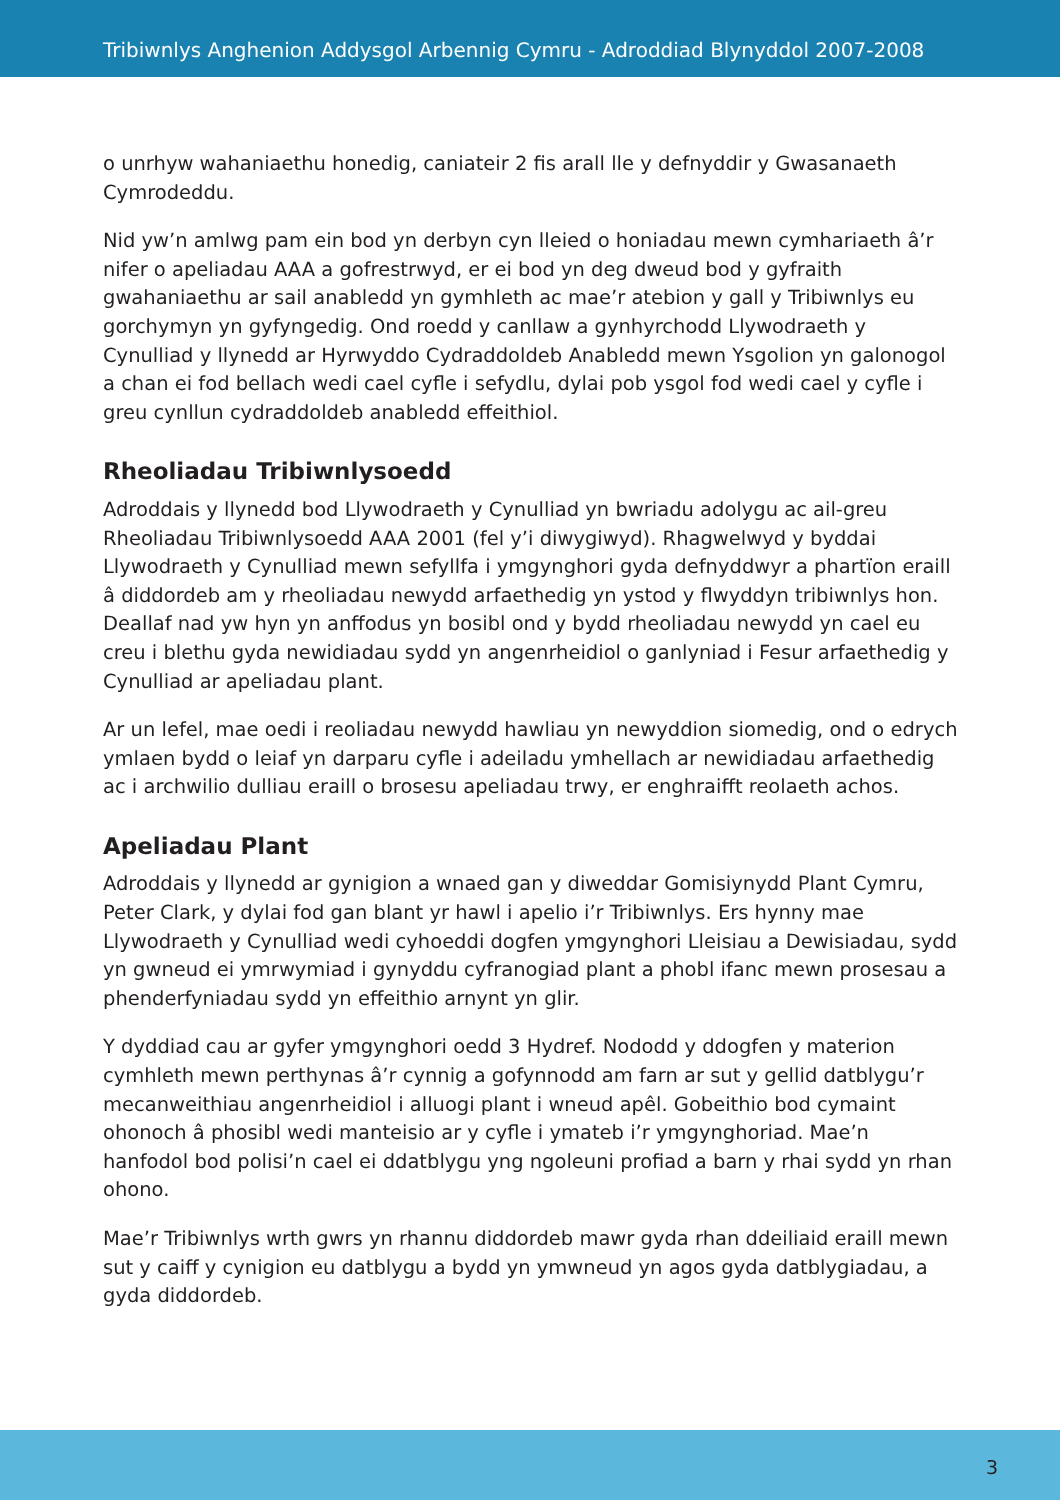Tribiwnlys Anghenion Addysgol Arbennig Cymru - Adroddiad Blynyddol 2007-2008
o unrhyw wahaniaethu honedig, caniateir 2 fis arall lle y defnyddir y Gwasanaeth Cymrodeddu.
Nid yw’n amlwg pam ein bod yn derbyn cyn lleied o honiadau mewn cymhariaeth â’r nifer o apeliadau AAA a gofrestrwyd, er ei bod yn deg dweud bod y gyfraith gwahaniaethu ar sail anabledd yn gymhleth ac mae’r atebion y gall y Tribiwnlys eu gorchymyn yn gyfyngedig. Ond roedd y canllaw a gynhyrchodd Llywodraeth y Cynulliad y llynedd ar Hyrwyddo Cydraddoldeb Anabledd mewn Ysgolion yn galonogol a chan ei fod bellach wedi cael cyfle i sefydlu, dylai pob ysgol fod wedi cael y cyfle i greu cynllun cydraddoldeb anabledd effeithiol.
Rheoliadau Tribiwnlysoedd
Adroddais y llynedd bod Llywodraeth y Cynulliad yn bwriadu adolygu ac ail-greu Rheoliadau Tribiwnlysoedd AAA 2001 (fel y’i diwygiwyd). Rhagwelwyd y byddai Llywodraeth y Cynulliad mewn sefyllfa i ymgynghori gyda defnyddwyr a phartïon eraill â diddordeb am y rheoliadau newydd arfaethedig yn ystod y flwyddyn tribiwnlys hon. Deallaf nad yw hyn yn anffodus yn bosibl ond y bydd rheoliadau newydd yn cael eu creu i blethu gyda newidiadau sydd yn angenrheidiol o ganlyniad i Fesur arfaethedig y Cynulliad ar apeliadau plant.
Ar un lefel, mae oedi i reoliadau newydd hawliau yn newyddion siomedig, ond o edrych ymlaen bydd o leiaf yn darparu cyfle i adeiladu ymhellach ar newidiadau arfaethedig ac i archwilio dulliau eraill o brosesu apeliadau trwy, er enghraifft reolaeth achos.
Apeliadau Plant
Adroddais y llynedd ar gynigion a wnaed gan y diweddar Gomisiynydd Plant Cymru, Peter Clark, y dylai fod gan blant yr hawl i apelio i’r Tribiwnlys. Ers hynny mae Llywodraeth y Cynulliad wedi cyhoeddi dogfen ymgynghori Lleisiau a Dewisiadau, sydd yn gwneud ei ymrwymiad i gynyddu cyfranogiad plant a phobl ifanc mewn prosesau a phenderfyniadau sydd yn effeithio arnynt yn glir.
Y dyddiad cau ar gyfer ymgynghori oedd 3 Hydref. Nododd y ddogfen y materion cymhleth mewn perthynas â’r cynnig a gofynnodd am farn ar sut y gellid datblygu’r mecanweithiau angenrheidiol i alluogi plant i wneud apêl. Gobeithio bod cymaint ohonoch â phosibl wedi manteisio ar y cyfle i ymateb i’r ymgynghoriad. Mae’n hanfodol bod polisi’n cael ei ddatblygu yng ngoleuni profiad a barn y rhai sydd yn rhan ohono.
Mae’r Tribiwnlys wrth gwrs yn rhannu diddordeb mawr gyda rhan ddeiliaid eraill mewn sut y caiff y cynigion eu datblygu a bydd yn ymwneud yn agos gyda datblygiadau, a gyda diddordeb.
3